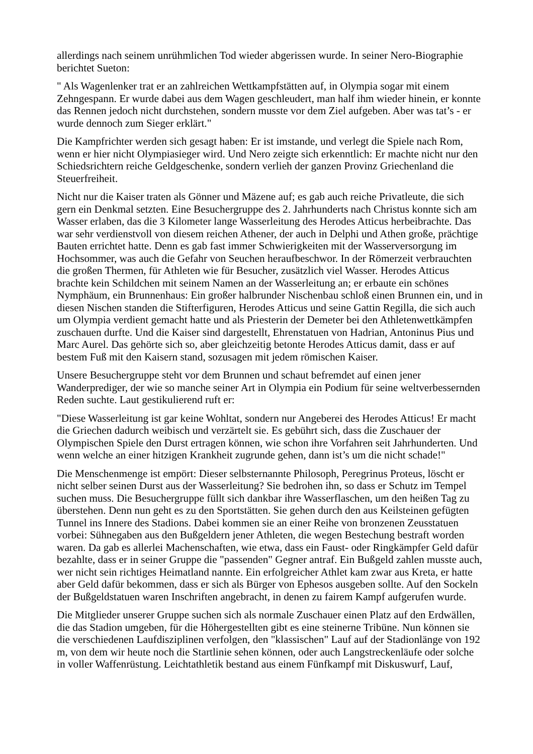allerdings nach seinem unrühmlichen Tod wieder abgerissen wurde. In seiner Nero-Biographie berichtet Sueton:
" Als Wagenlenker trat er an zahlreichen Wettkampfstätten auf, in Olympia sogar mit einem Zehngespann. Er wurde dabei aus dem Wagen geschleudert, man half ihm wieder hinein, er konnte das Rennen jedoch nicht durchstehen, sondern musste vor dem Ziel aufgeben. Aber was tat’s - er wurde dennoch zum Sieger erklärt."
Die Kampfrichter werden sich gesagt haben: Er ist imstande, und verlegt die Spiele nach Rom, wenn er hier nicht Olympiasieger wird. Und Nero zeigte sich erkenntlich: Er machte nicht nur den Schiedsrichtern reiche Geldgeschenke, sondern verlieh der ganzen Provinz Griechenland die Steuerfreiheit.
Nicht nur die Kaiser traten als Gönner und Mäzene auf; es gab auch reiche Privatleute, die sich gern ein Denkmal setzten. Eine Besuchergruppe des 2. Jahrhunderts nach Christus konnte sich am Wasser erlaben, das die 3 Kilometer lange Wasserleitung des Herodes Atticus herbeibrachte. Das war sehr verdienstvoll von diesem reichen Athener, der auch in Delphi und Athen große, prächtige Bauten errichtet hatte. Denn es gab fast immer Schwierigkeiten mit der Wasserversorgung im Hochsommer, was auch die Gefahr von Seuchen heraufbeschwor. In der Römerzeit verbrauchten die großen Thermen, für Athleten wie für Besucher, zusätzlich viel Wasser. Herodes Atticus brachte kein Schildchen mit seinem Namen an der Wasserleitung an; er erbaute ein schönes Nymphäum, ein Brunnenhaus: Ein großer halbrunder Nischenbau schloß einen Brunnen ein, und in diesen Nischen standen die Stifterfiguren, Herodes Atticus und seine Gattin Regilla, die sich auch um Olympia verdient gemacht hatte und als Priesterin der Demeter bei den Athletenwettkämpfen zuschauen durfte. Und die Kaiser sind dargestellt, Ehrenstatuen von Hadrian, Antoninus Pius und Marc Aurel. Das gehörte sich so, aber gleichzeitig betonte Herodes Atticus damit, dass er auf bestem Fuß mit den Kaisern stand, sozusagen mit jedem römischen Kaiser.
Unsere Besuchergruppe steht vor dem Brunnen und schaut befremdet auf einen jener Wanderprediger, der wie so manche seiner Art in Olympia ein Podium für seine weltverbessernden Reden suchte. Laut gestikulierend ruft er:
"Diese Wasserleitung ist gar keine Wohltat, sondern nur Angeberei des Herodes Atticus! Er macht die Griechen dadurch weibisch und verzärtelt sie. Es gebührt sich, dass die Zuschauer der Olympischen Spiele den Durst ertragen können, wie schon ihre Vorfahren seit Jahrhunderten. Und wenn welche an einer hitzigen Krankheit zugrunde gehen, dann ist’s um die nicht schade!"
Die Menschenmenge ist empört: Dieser selbsternannte Philosoph, Peregrinus Proteus, löscht er nicht selber seinen Durst aus der Wasserleitung? Sie bedrohen ihn, so dass er Schutz im Tempel suchen muss. Die Besuchergruppe füllt sich dankbar ihre Wasserflaschen, um den heißen Tag zu überstehen. Denn nun geht es zu den Sportstätten. Sie gehen durch den aus Keilsteinen gefügten Tunnel ins Innere des Stadions. Dabei kommen sie an einer Reihe von bronzenen Zeusstatuen vorbei: Sühnegaben aus den Bußgeldern jener Athleten, die wegen Bestechung bestraft worden waren. Da gab es allerlei Machenschaften, wie etwa, dass ein Faust- oder Ringkämpfer Geld dafür bezahlte, dass er in seiner Gruppe die "passenden" Gegner antraf. Ein Bußgeld zahlen musste auch, wer nicht sein richtiges Heimatland nannte. Ein erfolgreicher Athlet kam zwar aus Kreta, er hatte aber Geld dafür bekommen, dass er sich als Bürger von Ephesos ausgeben sollte. Auf den Sockeln der Bußgeldstatuen waren Inschriften angebracht, in denen zu fairem Kampf aufgerufen wurde.
Die Mitglieder unserer Gruppe suchen sich als normale Zuschauer einen Platz auf den Erdwällen, die das Stadion umgeben, für die Höhergestellten gibt es eine steinerne Tribüne. Nun können sie die verschiedenen Laufdisziplinen verfolgen, den "klassischen" Lauf auf der Stadionlänge von 192 m, von dem wir heute noch die Startlinie sehen können, oder auch Langstreckenläufe oder solche in voller Waffenrüstung. Leichtathletik bestand aus einem Fünfkampf mit Diskuswurf, Lauf,